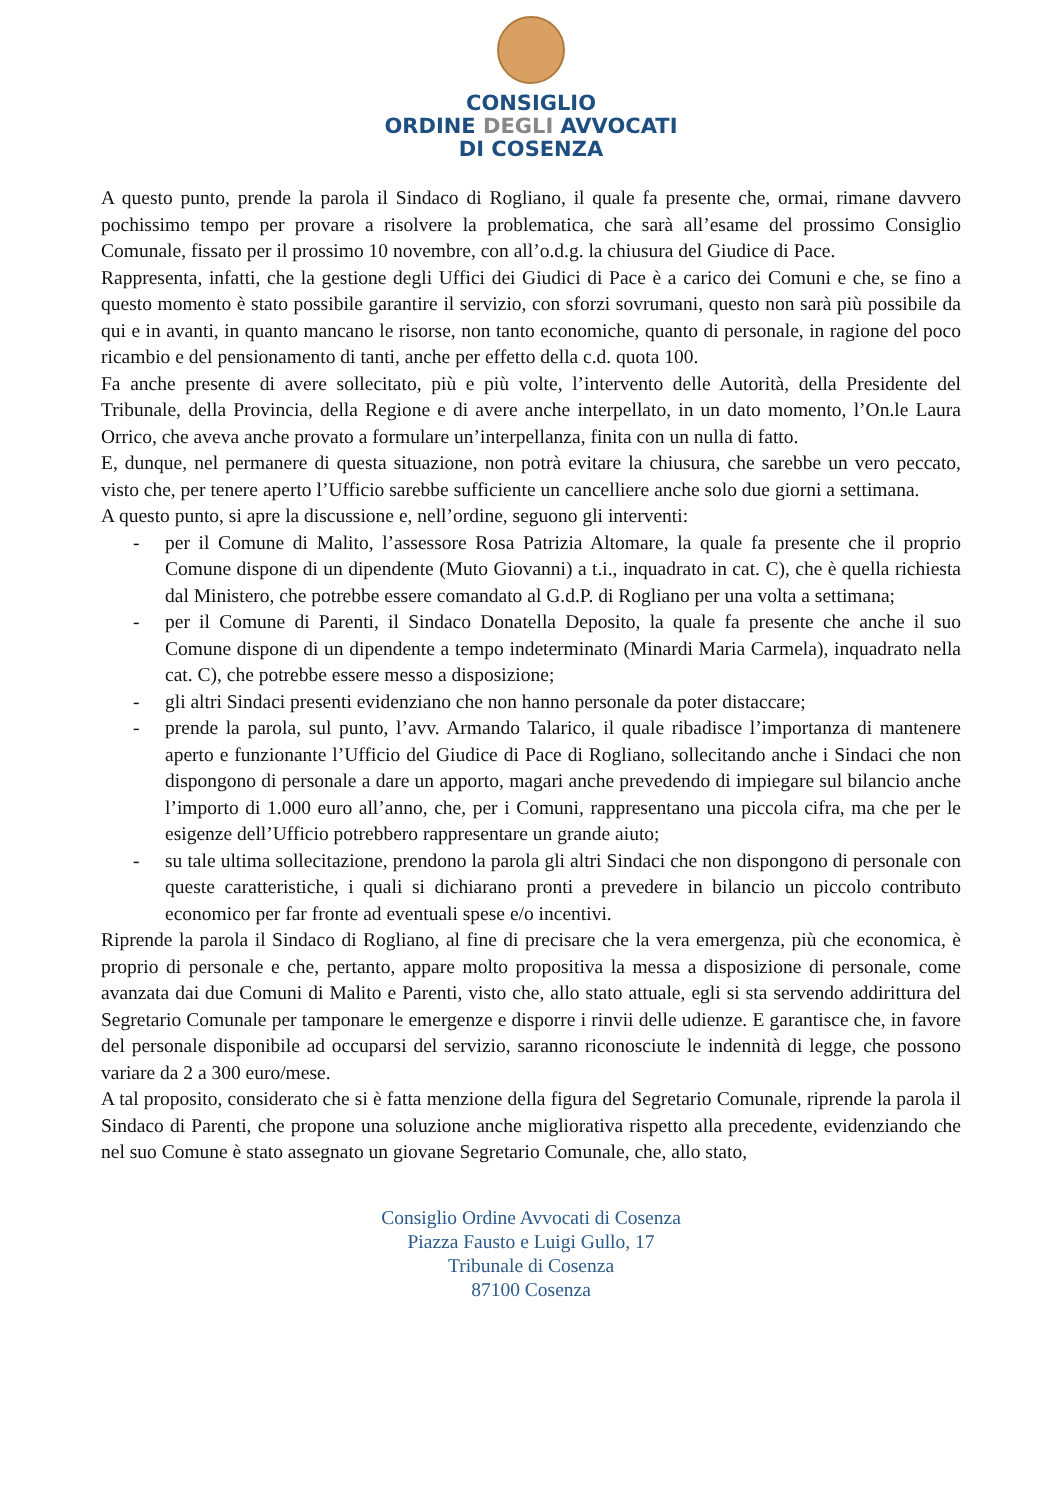CONSIGLIO
ORDINE DEGLI AVVOCATI
DI COSENZA
A questo punto, prende la parola il Sindaco di Rogliano, il quale fa presente che, ormai, rimane davvero pochissimo tempo per provare a risolvere la problematica, che sarà all’esame del prossimo Consiglio Comunale, fissato per il prossimo 10 novembre, con all’o.d.g. la chiusura del Giudice di Pace.
Rappresenta, infatti, che la gestione degli Uffici dei Giudici di Pace è a carico dei Comuni e che, se fino a questo momento è stato possibile garantire il servizio, con sforzi sovrumani, questo non sarà più possibile da qui e in avanti, in quanto mancano le risorse, non tanto economiche, quanto di personale, in ragione del poco ricambio e del pensionamento di tanti, anche per effetto della c.d. quota 100.
Fa anche presente di avere sollecitato, più e più volte, l’intervento delle Autorità, della Presidente del Tribunale, della Provincia, della Regione e di avere anche interpellato, in un dato momento, l’On.le Laura Orrico, che aveva anche provato a formulare un’interpellanza, finita con un nulla di fatto.
E, dunque, nel permanere di questa situazione, non potrà evitare la chiusura, che sarebbe un vero peccato, visto che, per tenere aperto l’Ufficio sarebbe sufficiente un cancelliere anche solo due giorni a settimana.
A questo punto, si apre la discussione e, nell’ordine, seguono gli interventi:
- per il Comune di Malito, l’assessore Rosa Patrizia Altomare, la quale fa presente che il proprio Comune dispone di un dipendente (Muto Giovanni) a t.i., inquadrato in cat. C), che è quella richiesta dal Ministero, che potrebbe essere comandato al G.d.P. di Rogliano per una volta a settimana;
- per il Comune di Parenti, il Sindaco Donatella Deposito, la quale fa presente che anche il suo Comune dispone di un dipendente a tempo indeterminato (Minardi Maria Carmela), inquadrato nella cat. C), che potrebbe essere messo a disposizione;
- gli altri Sindaci presenti evidenziano che non hanno personale da poter distaccare;
- prende la parola, sul punto, l’avv. Armando Talarico, il quale ribadisce l’importanza di mantenere aperto e funzionante l’Ufficio del Giudice di Pace di Rogliano, sollecitando anche i Sindaci che non dispongono di personale a dare un apporto, magari anche prevedendo di impiegare sul bilancio anche l’importo di 1.000 euro all’anno, che, per i Comuni, rappresentano una piccola cifra, ma che per le esigenze dell’Ufficio potrebbero rappresentare un grande aiuto;
- su tale ultima sollecitazione, prendono la parola gli altri Sindaci che non dispongono di personale con queste caratteristiche, i quali si dichiarano pronti a prevedere in bilancio un piccolo contributo economico per far fronte ad eventuali spese e/o incentivi.
Riprende la parola il Sindaco di Rogliano, al fine di precisare che la vera emergenza, più che economica, è proprio di personale e che, pertanto, appare molto propositiva la messa a disposizione di personale, come avanzata dai due Comuni di Malito e Parenti, visto che, allo stato attuale, egli si sta servendo addirittura del Segretario Comunale per tamponare le emergenze e disporre i rinvii delle udienze. E garantisce che, in favore del personale disponibile ad occuparsi del servizio, saranno riconosciute le indennità di legge, che possono variare da 2 a 300 euro/mese.
A tal proposito, considerato che si è fatta menzione della figura del Segretario Comunale, riprende la parola il Sindaco di Parenti, che propone una soluzione anche migliorativa rispetto alla precedente, evidenziando che nel suo Comune è stato assegnato un giovane Segretario Comunale, che, allo stato,
Consiglio Ordine Avvocati di Cosenza
Piazza Fausto e Luigi Gullo, 17
Tribunale di Cosenza
87100 Cosenza